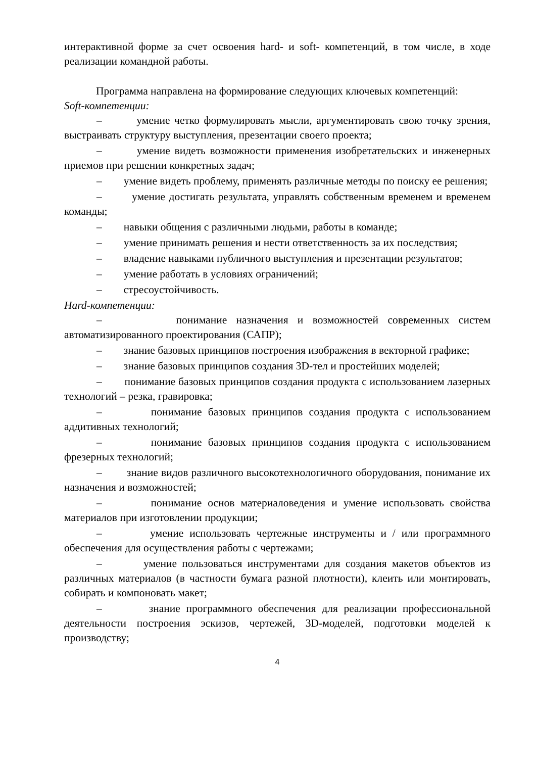интерактивной форме за счет освоения hard- и soft- компетенций, в том числе, в ходе реализации командной работы.
Программа направлена на формирование следующих ключевых компетенций:
Soft-компетенции:
– умение четко формулировать мысли, аргументировать свою точку зрения, выстраивать структуру выступления, презентации своего проекта;
– умение видеть возможности применения изобретательских и инженерных приемов при решении конкретных задач;
– умение видеть проблему, применять различные методы по поиску ее решения;
– умение достигать результата, управлять собственным временем и временем команды;
– навыки общения с различными людьми, работы в команде;
– умение принимать решения и нести ответственность за их последствия;
– владение навыками публичного выступления и презентации результатов;
– умение работать в условиях ограничений;
– стресоустойчивость.
Hard-компетенции:
– понимание назначения и возможностей современных систем автоматизированного проектирования (САПР);
– знание базовых принципов построения изображения в векторной графике;
– знание базовых принципов создания 3D-тел и простейших моделей;
– понимание базовых принципов создания продукта с использованием лазерных технологий – резка, гравировка;
– понимание базовых принципов создания продукта с использованием аддитивных технологий;
– понимание базовых принципов создания продукта с использованием фрезерных технологий;
– знание видов различного высокотехнологичного оборудования, понимание их назначения и возможностей;
– понимание основ материаловедения и умение использовать свойства материалов при изготовлении продукции;
– умение использовать чертежные инструменты и / или программного обеспечения для осуществления работы с чертежами;
– умение пользоваться инструментами для создания макетов объектов из различных материалов (в частности бумага разной плотности), клеить или монтировать, собирать и компоновать макет;
– знание программного обеспечения для реализации профессиональной деятельности построения эскизов, чертежей, 3D-моделей, подготовки моделей к производству;
4